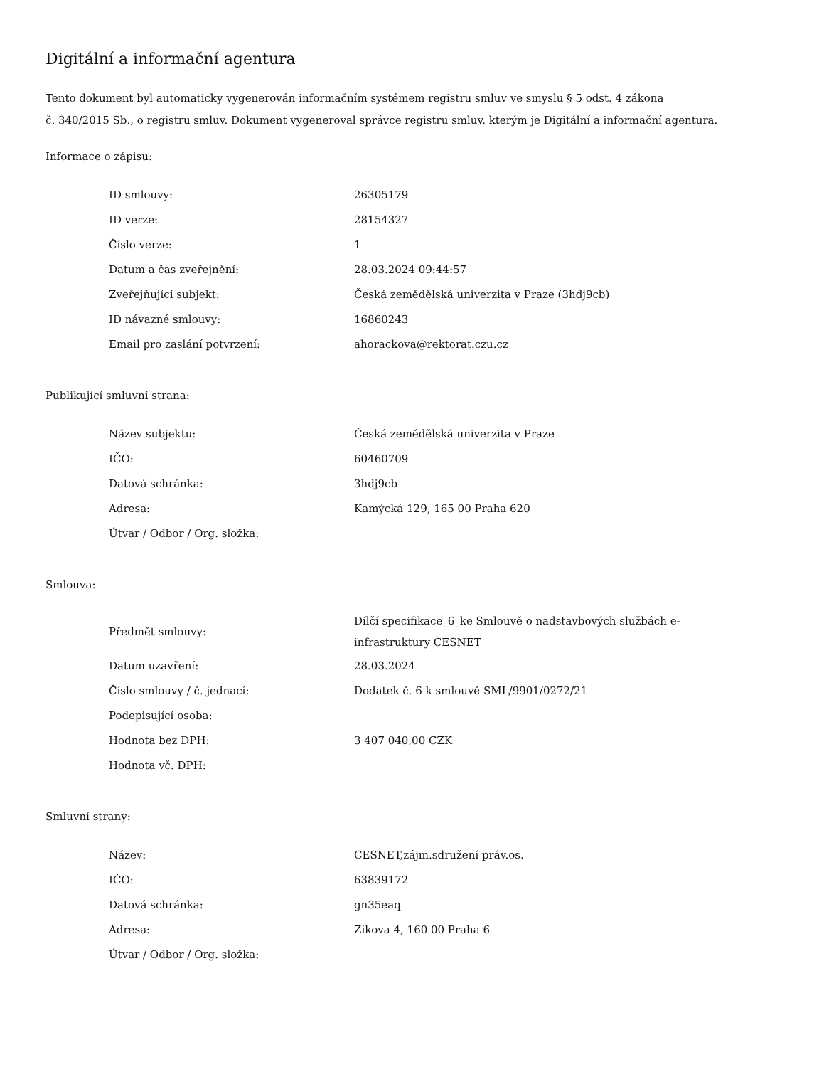Digitální a informační agentura
Tento dokument byl automaticky vygenerován informačním systémem registru smluv ve smyslu § 5 odst. 4 zákona
č. 340/2015 Sb., o registru smluv. Dokument vygeneroval správce registru smluv, kterým je Digitální a informační agentura.
Informace o zápisu:
| ID smlouvy: | 26305179 |
| ID verze: | 28154327 |
| Číslo verze: | 1 |
| Datum a čas zveřejnění: | 28.03.2024 09:44:57 |
| Zveřejňující subjekt: | Česká zemědělská univerzita v Praze (3hdj9cb) |
| ID návazné smlouvy: | 16860243 |
| Email pro zaslání potvrzení: | ahorackova@rektorat.czu.cz |
Publikující smluvní strana:
| Název subjektu: | Česká zemědělská univerzita v Praze |
| IČO: | 60460709 |
| Datová schránka: | 3hdj9cb |
| Adresa: | Kamýcká 129, 165 00 Praha 620 |
| Útvar / Odbor / Org. složka: | |
Smlouva:
| Předmět smlouvy: | Dílčí specifikace_6_ke Smlouvě o nadstavbových službách e-infrastruktury CESNET |
| Datum uzavření: | 28.03.2024 |
| Číslo smlouvy / č. jednací: | Dodatek č. 6 k smlouvě SML/9901/0272/21 |
| Podepisující osoba: | |
| Hodnota bez DPH: | 3 407 040,00 CZK |
| Hodnota vč. DPH: | |
Smluvní strany:
| Název: | CESNET,zájm.sdružení práv.os. |
| IČO: | 63839172 |
| Datová schránka: | gn35eaq |
| Adresa: | Zikova 4, 160 00 Praha 6 |
| Útvar / Odbor / Org. složka: | |